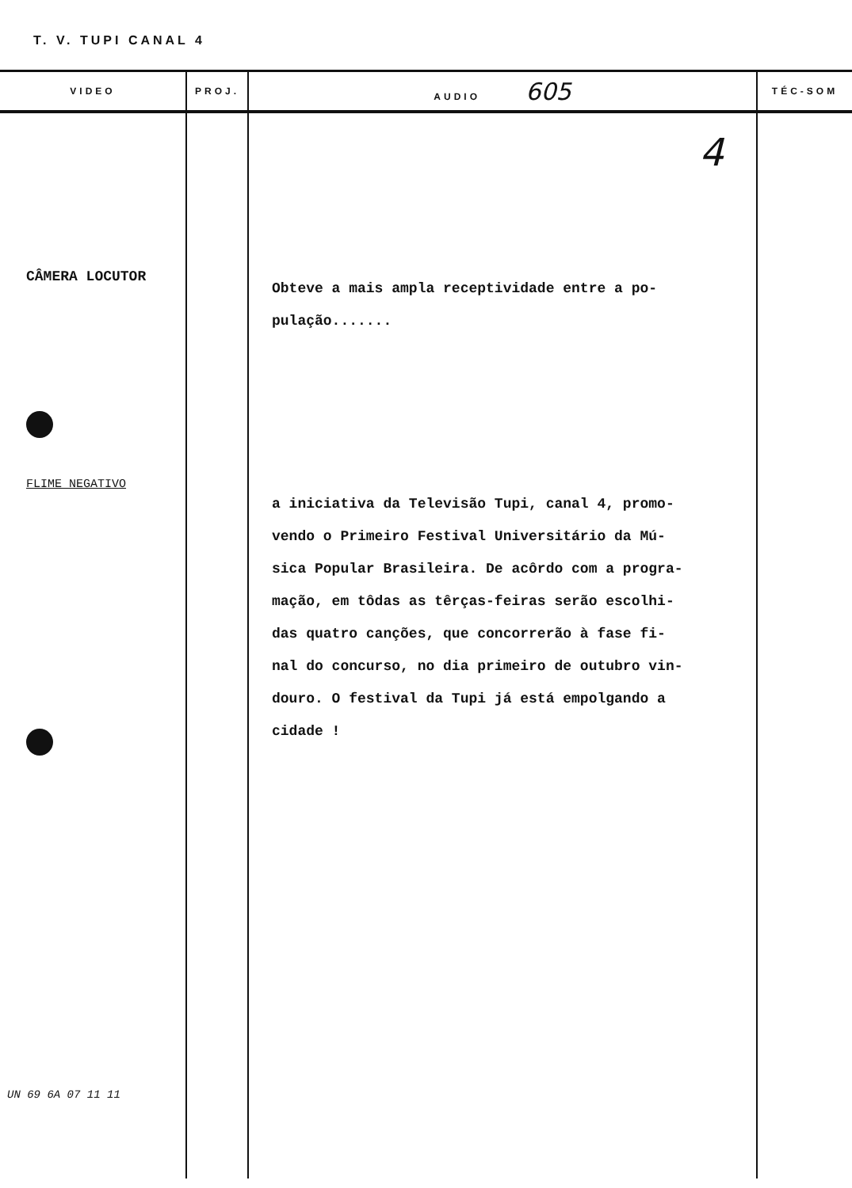T. V. TUPI CANAL 4
| VIDEO | PROJ. | AUDIO 605 | TÉC-SOM |
| --- | --- | --- | --- |
| CÂMERA LOCUTOR FLIME NEGATIVO UN 69 6A 07 11 11 | | 4 Obteve a mais ampla receptividade entre a po- pulação....... a iniciativa da Televisão Tupi, canal 4, promo- vendo o Primeiro Festival Universitário da Mú- sica Popular Brasileira. De acôrdo com a progra- mação, em tôdas as têrças-feiras serão escolhi- das quatro canções, que concorrerão à fase fi- nal do concurso, no dia primeiro de outubro vin- douro. O festival da Tupi já está empolgando a cidade ! | |